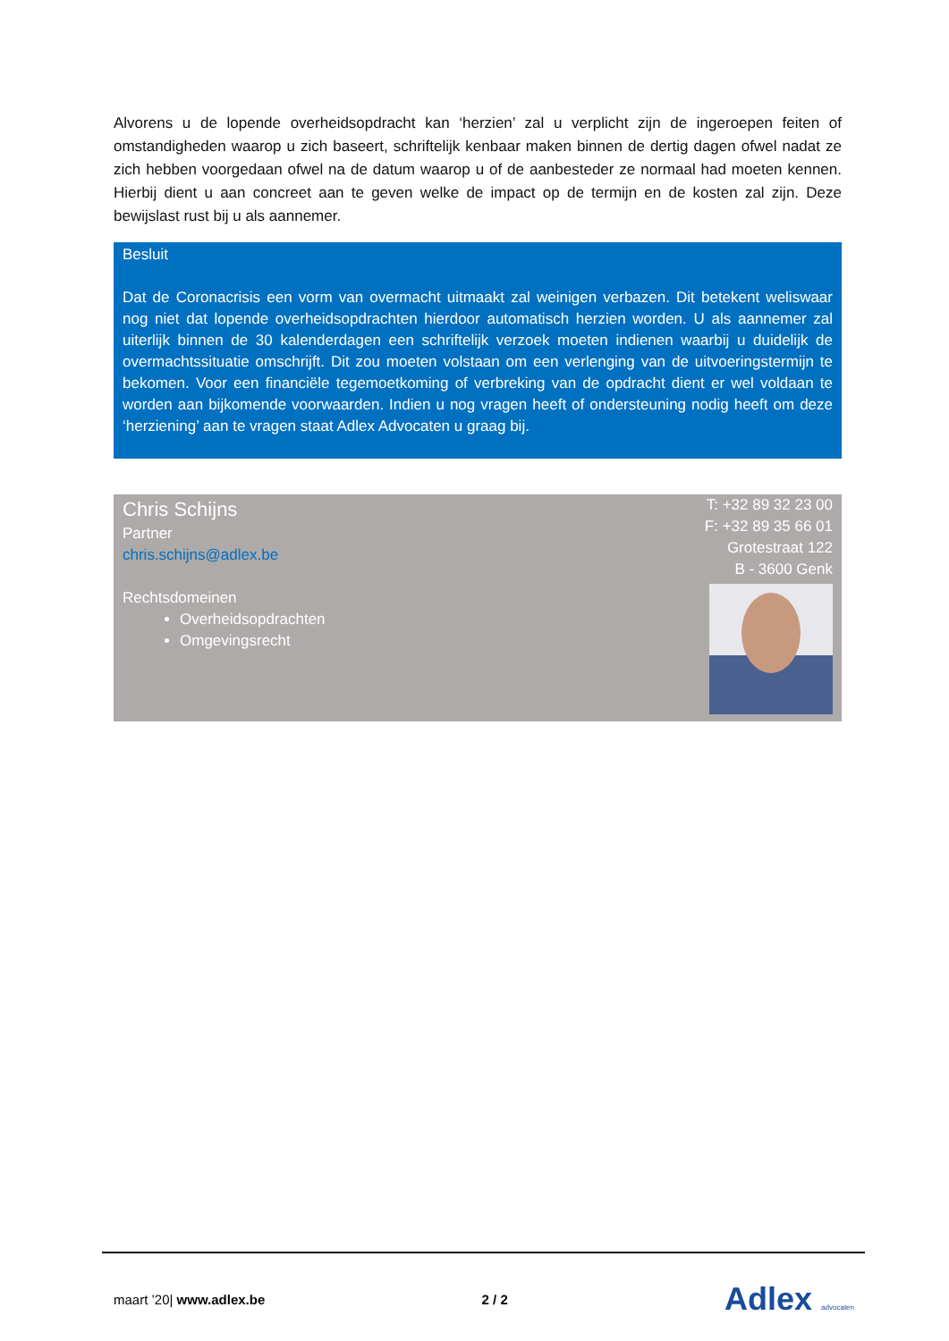Alvorens u de lopende overheidsopdracht kan ‘herzien’ zal u verplicht zijn de ingeroepen feiten of omstandigheden waarop u zich baseert, schriftelijk kenbaar maken binnen de dertig dagen ofwel nadat ze zich hebben voorgedaan ofwel na de datum waarop u of de aanbesteder ze normaal had moeten kennen. Hierbij dient u aan concreet aan te geven welke de impact op de termijn en de kosten zal zijn. Deze bewijslast rust bij u als aannemer.
Besluit
Dat de Coronacrisis een vorm van overmacht uitmaakt zal weinigen verbazen. Dit betekent weliswaar nog niet dat lopende overheidsopdrachten hierdoor automatisch herzien worden. U als aannemer zal uiterlijk binnen de 30 kalenderdagen een schriftelijk verzoek moeten indienen waarbij u duidelijk de overmachtssituatie omschrijft. Dit zou moeten volstaan om een verlenging van de uitvoeringstermijn te bekomen. Voor een financiële tegemoetkoming of verbreking van de opdracht dient er wel voldaan te worden aan bijkomende voorwaarden. Indien u nog vragen heeft of ondersteuning nodig heeft om deze ‘herziening’ aan te vragen staat Adlex Advocaten u graag bij.
Chris Schijns
Partner
chris.schijns@adlex.be
Rechtsdomeinen
Overheidsopdrachten
Omgevingsrecht
T: +32 89 32 23 00
F: +32 89 35 66 01
Grotestraat 122
B - 3600 Genk
maart ’20| www.adlex.be 2 / 2 Adlex advocaten